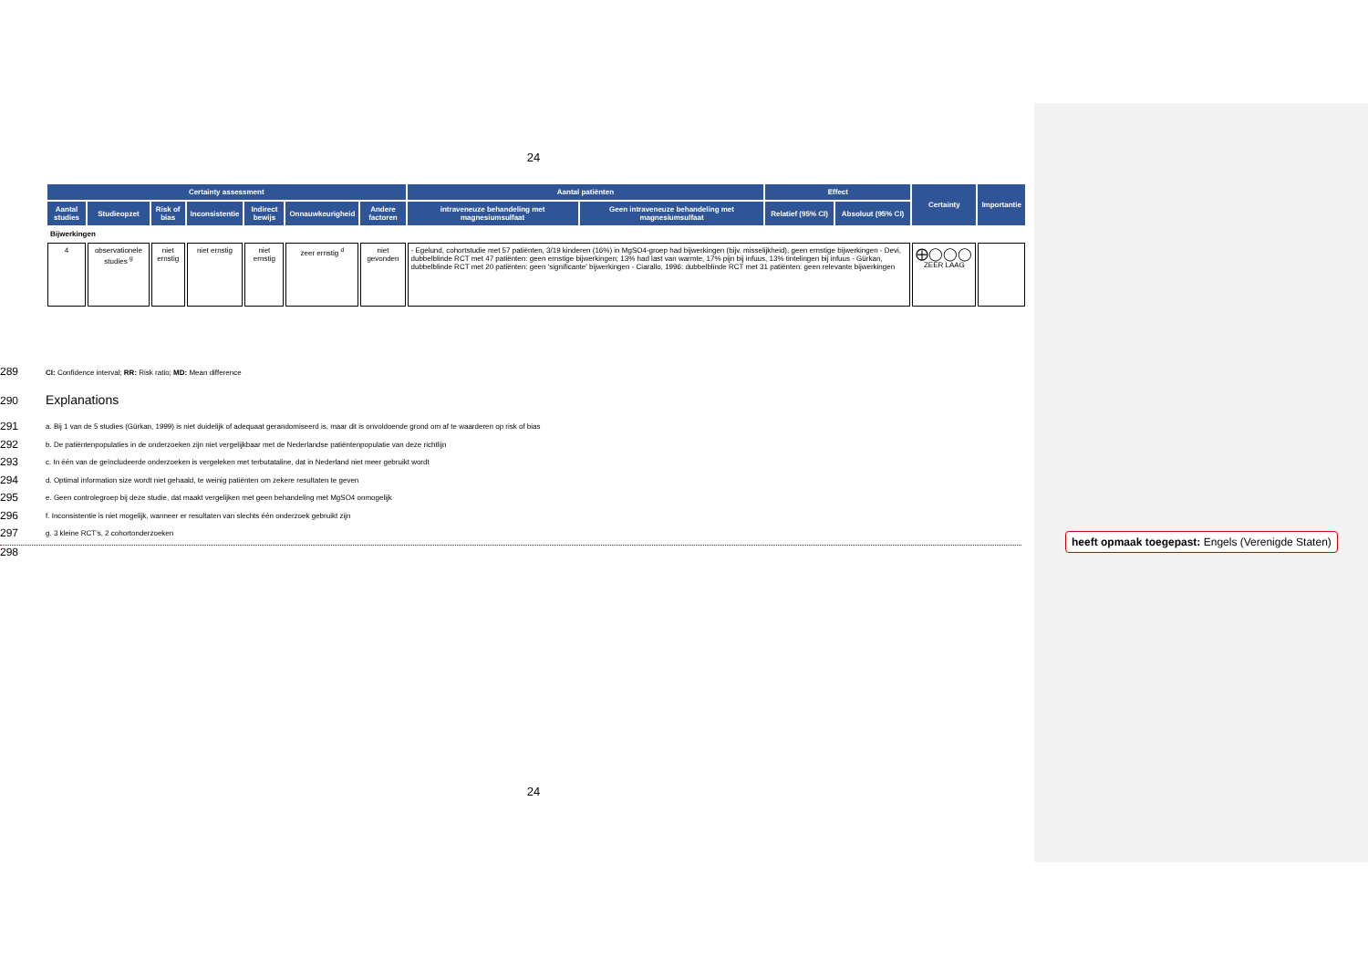24
| Certainty assessment | | | | | | | Aantal patiënten | | Effect | | Certainty | Importantie |
| --- | --- | --- | --- | --- | --- | --- | --- | --- | --- | --- | --- | --- |
| Aantal studies | Studieopzet | Risk of bias | Inconsistentie | Indirect bewijs | Onnauwkeurigheid | Andere factoren | intraveneuze behandeling met magnesiumsulfaat | Geen intraveneuze behandeling met magnesiumsulfaat | Relatief (95% CI) | Absoluut (95% CI) | | |
| Bijwerkingen | | | | | | | | | | | | |
| 4 | observationele studies <sup>g</sup> | niet ernstig | niet ernstig | niet ernstig | zeer ernstig <sup>d</sup> | niet gevonden | - Egelund, cohortstudie met 57 patiënten, 3/19 kinderen (16%) in MgSO4-groep had bijwerkingen (bijv. misselijkheid), geen ernstige bijwerkingen - Devi, dubbelblinde RCT met 47 patiënten: geen ernstige bijwerkingen; 13% had last van warmte, 17% pijn bij infuus, 13% tintelingen bij infuus - Gürkan, dubbelblinde RCT met 20 patiënten: geen 'significante' bijwerkingen - Ciarallo, 1996: dubbelblinde RCT met 31 patiënten: geen relevante bijwerkingen | | | | ⨁◯◯◯ ZEER LAAG | |
289 CI: Confidence interval; RR: Risk ratio; MD: Mean difference
290 Explanations
291 a. Bij 1 van de 5 studies (Gürkan, 1999) is niet duidelijk of adequaat gerandomiseerd is, maar dit is onvoldoende grond om af te waarderen op risk of bias
292 b. De patiëntenpopulaties in de onderzoeken zijn niet vergelijkbaar met de Nederlandse patiëntenpopulatie van deze richtlijn
293 c. In één van de geïncludeerde onderzoeken is vergeleken met terbutataline, dat in Nederland niet meer gebruikt wordt
294 d. Optimal information size wordt niet gehaald, te weinig patiënten om zekere resultaten te geven
295 e. Geen controlegroep bij deze studie, dat maakt vergelijken met geen behandeling met MgSO4 onmogelijk
296 f. Inconsistentie is niet mogelijk, wanneer er resultaten van slechts één onderzoek gebruikt zijn
297 g. 3 kleine RCT's, 2 cohortonderzoeken
298
heeft opmaak toegepast: Engels (Verenigde Staten)
24